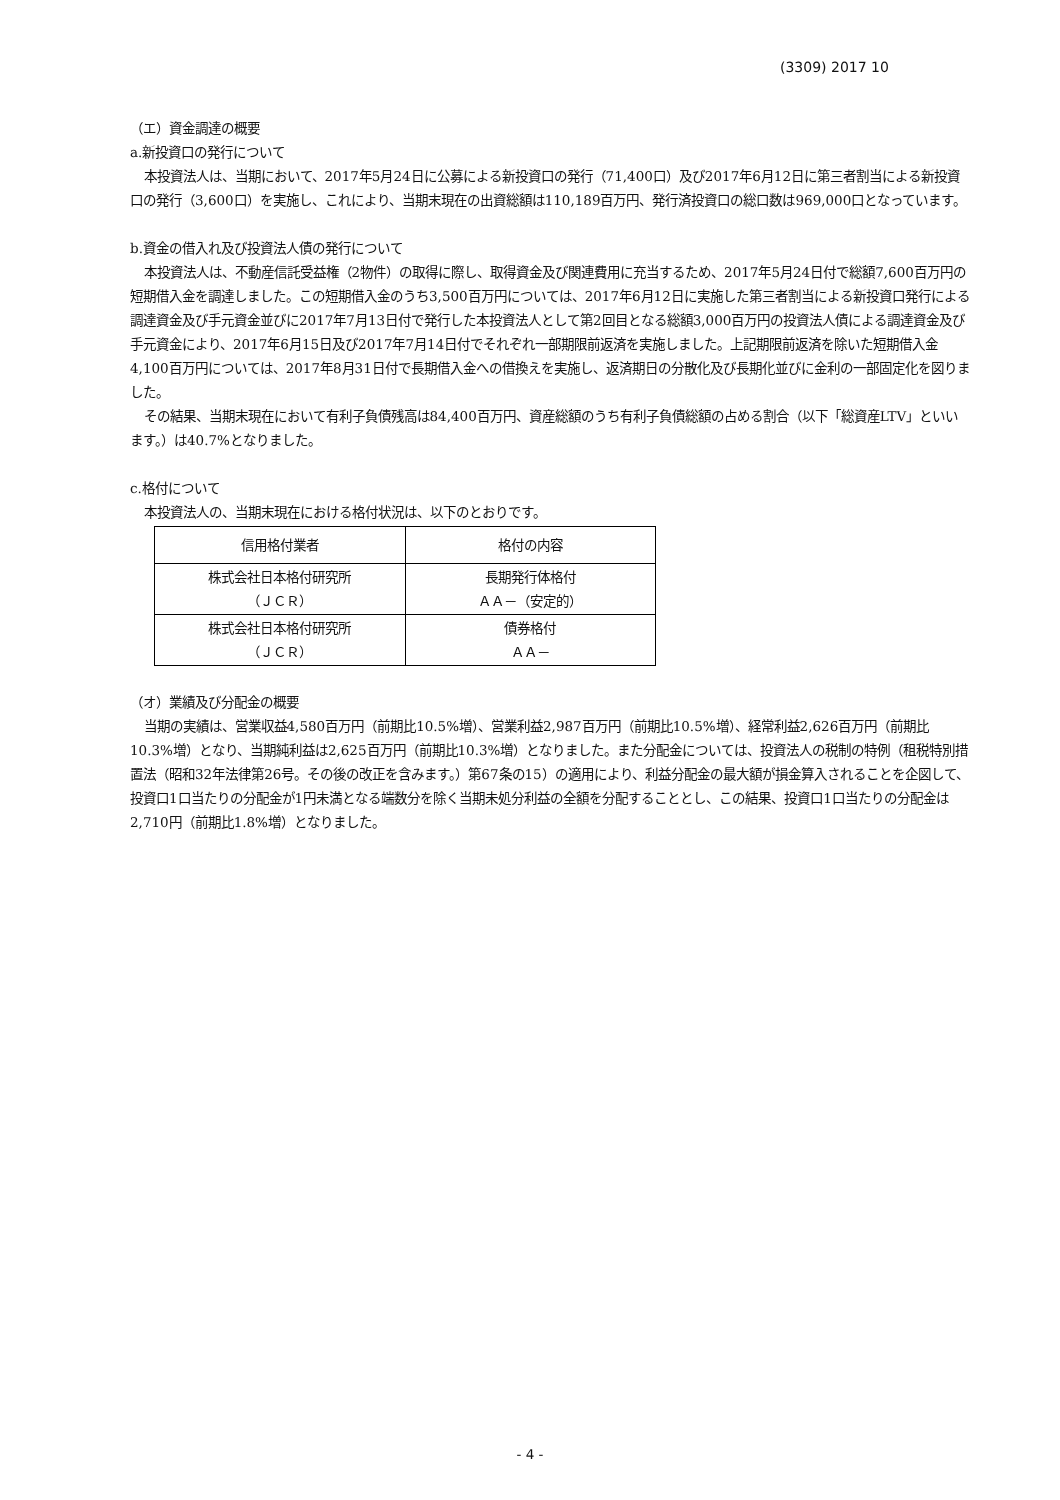(3309) 2017 10
（エ）資金調達の概要
a.新投資口の発行について
本投資法人は、当期において、2017年5月24日に公募による新投資口の発行（71,400口）及び2017年6月12日に第三者割当による新投資口の発行（3,600口）を実施し、これにより、当期末現在の出資総額は110,189百万円、発行済投資口の総口数は969,000口となっています。
b.資金の借入れ及び投資法人債の発行について
本投資法人は、不動産信託受益権（2物件）の取得に際し、取得資金及び関連費用に充当するため、2017年5月24日付で総額7,600百万円の短期借入金を調達しました。この短期借入金のうち3,500百万円については、2017年6月12日に実施した第三者割当による新投資口発行による調達資金及び手元資金並びに2017年7月13日付で発行した本投資法人として第2回目となる総額3,000百万円の投資法人債による調達資金及び手元資金により、2017年6月15日及び2017年7月14日付でそれぞれ一部期限前返済を実施しました。上記期限前返済を除いた短期借入金4,100百万円については、2017年8月31日付で長期借入金への借換えを実施し、返済期日の分散化及び長期化並びに金利の一部固定化を図りました。
その結果、当期末現在において有利子負債残高は84,400百万円、資産総額のうち有利子負債総額の占める割合（以下「総資産LTV」といいます。）は40.7%となりました。
c.格付について
本投資法人の、当期末現在における格付状況は、以下のとおりです。
| 信用格付業者 | 格付の内容 |
| --- | --- |
| 株式会社日本格付研究所 （ＪＣＲ） | 長期発行体格付 ＡＡ－（安定的） |
| 株式会社日本格付研究所 （ＪＣＲ） | 債券格付 ＡＡ－ |
（オ）業績及び分配金の概要
当期の実績は、営業収益4,580百万円（前期比10.5%増）、営業利益2,987百万円（前期比10.5%増）、経常利益2,626百万円（前期比10.3%増）となり、当期純利益は2,625百万円（前期比10.3%増）となりました。また分配金については、投資法人の税制の特例（租税特別措置法（昭和32年法律第26号。その後の改正を含みます。）第67条の15）の適用により、利益分配金の最大額が損金算入されることを企図して、投資口1口当たりの分配金が1円未満となる端数分を除く当期未処分利益の全額を分配することとし、この結果、投資口1口当たりの分配金は2,710円（前期比1.8%増）となりました。
- 4 -